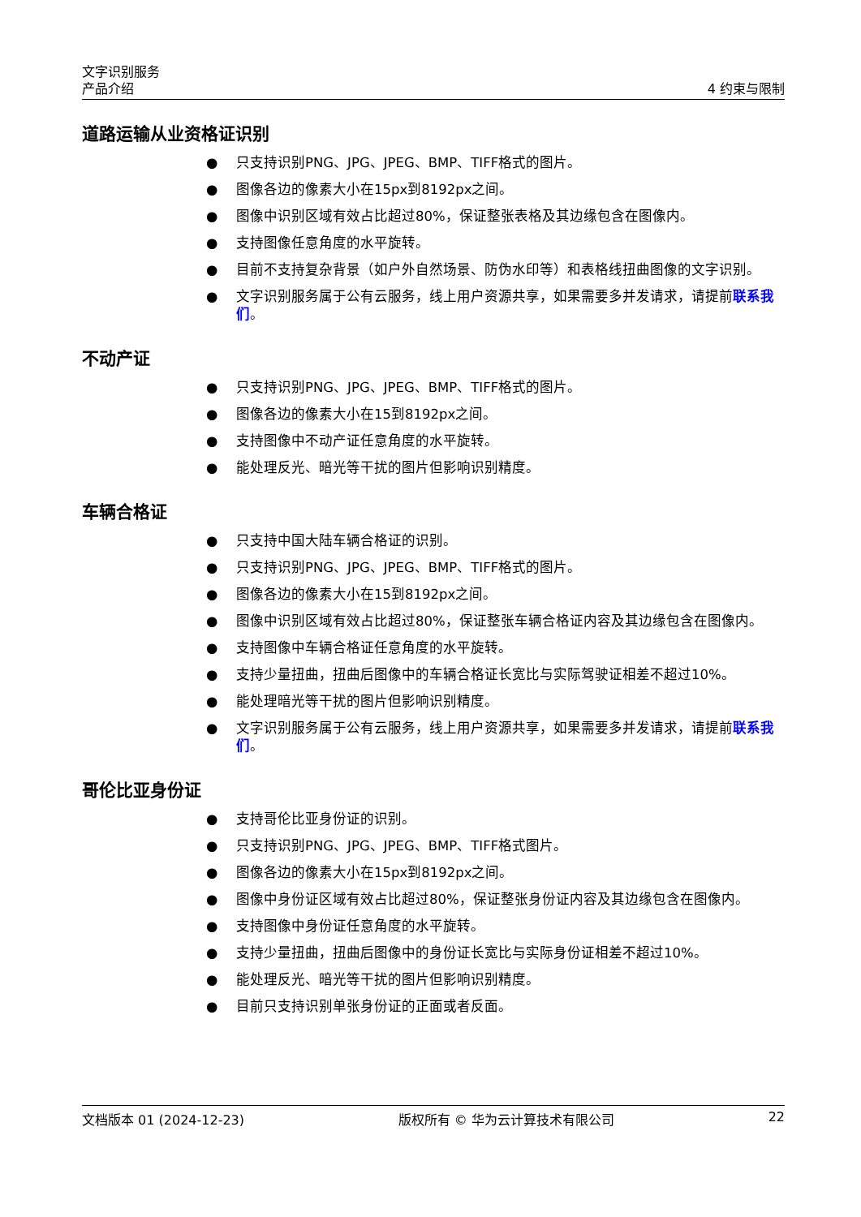文字识别服务
产品介绍 4 约束与限制
道路运输从业资格证识别
● 只支持识别PNG、JPG、JPEG、BMP、TIFF格式的图片。
● 图像各边的像素大小在15px到8192px之间。
● 图像中识别区域有效占比超过80%，保证整张表格及其边缘包含在图像内。
● 支持图像任意角度的水平旋转。
● 目前不支持复杂背景（如户外自然场景、防伪水印等）和表格线扭曲图像的文字识别。
● 文字识别服务属于公有云服务，线上用户资源共享，如果需要多并发请求，请提前联系我们。
不动产证
● 只支持识别PNG、JPG、JPEG、BMP、TIFF格式的图片。
● 图像各边的像素大小在15到8192px之间。
● 支持图像中不动产证任意角度的水平旋转。
● 能处理反光、暗光等干扰的图片但影响识别精度。
车辆合格证
● 只支持中国大陆车辆合格证的识别。
● 只支持识别PNG、JPG、JPEG、BMP、TIFF格式的图片。
● 图像各边的像素大小在15到8192px之间。
● 图像中识别区域有效占比超过80%，保证整张车辆合格证内容及其边缘包含在图像内。
● 支持图像中车辆合格证任意角度的水平旋转。
● 支持少量扭曲，扭曲后图像中的车辆合格证长宽比与实际驾驶证相差不超过10%。
● 能处理暗光等干扰的图片但影响识别精度。
● 文字识别服务属于公有云服务，线上用户资源共享，如果需要多并发请求，请提前联系我们。
哥伦比亚身份证
● 支持哥伦比亚身份证的识别。
● 只支持识别PNG、JPG、JPEG、BMP、TIFF格式图片。
● 图像各边的像素大小在15px到8192px之间。
● 图像中身份证区域有效占比超过80%，保证整张身份证内容及其边缘包含在图像内。
● 支持图像中身份证任意角度的水平旋转。
● 支持少量扭曲，扭曲后图像中的身份证长宽比与实际身份证相差不超过10%。
● 能处理反光、暗光等干扰的图片但影响识别精度。
● 目前只支持识别单张身份证的正面或者反面。
文档版本 01 (2024-12-23) 版权所有 © 华为云计算技术有限公司 22